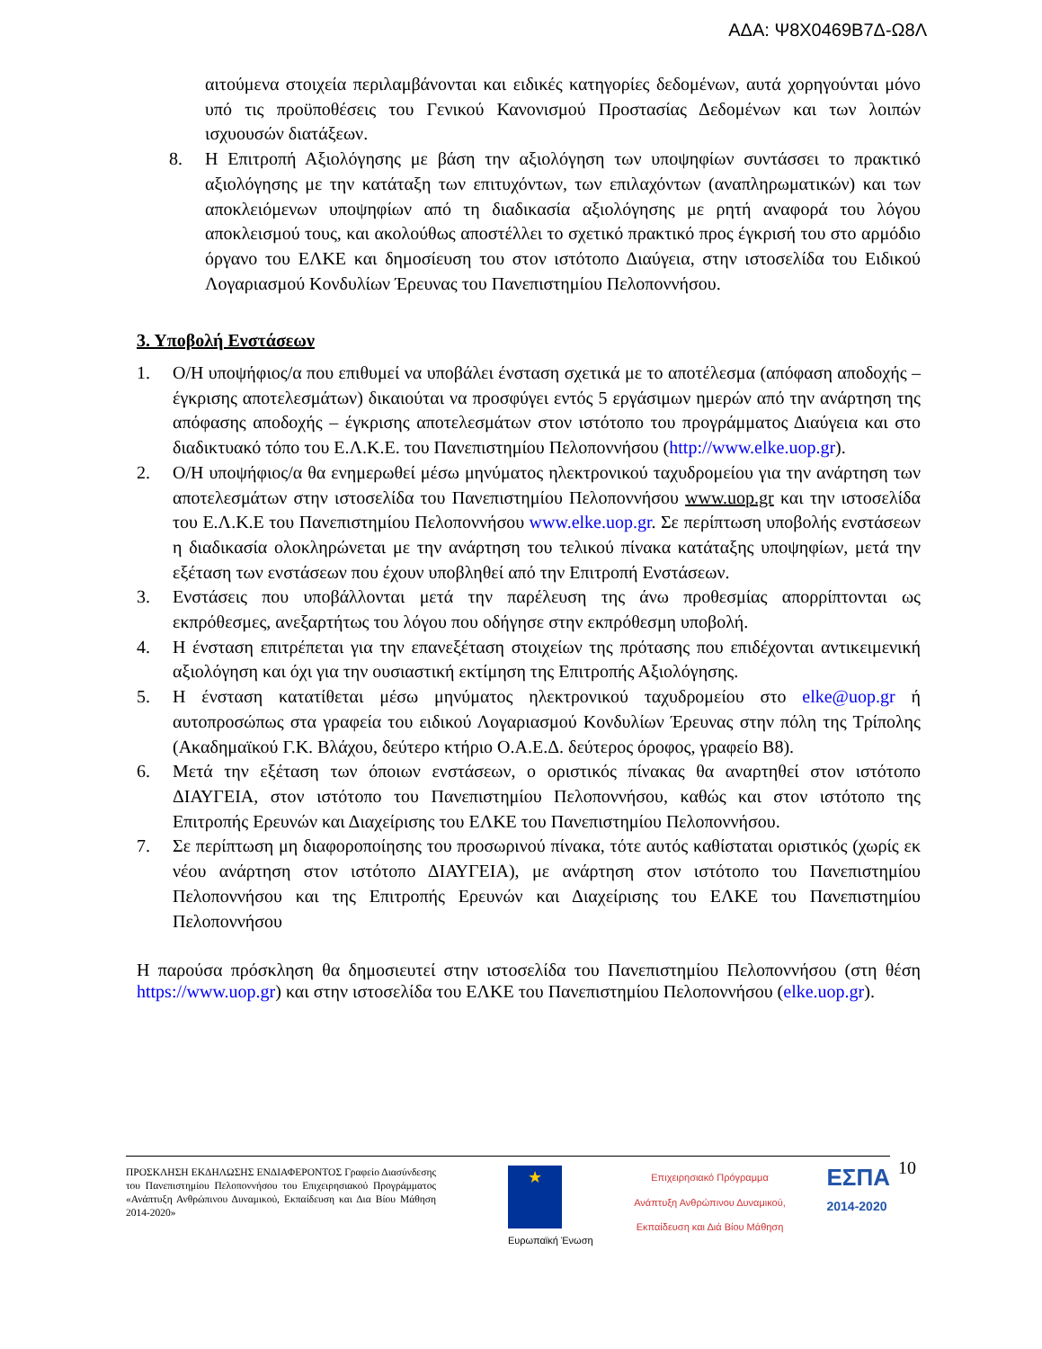ΑΔΑ: Ψ8Χ0469Β7Δ-Ω8Λ
αιτούμενα στοιχεία περιλαμβάνονται και ειδικές κατηγορίες δεδομένων, αυτά χορηγούνται μόνο υπό τις προϋποθέσεις του Γενικού Κανονισμού Προστασίας Δεδομένων και των λοιπών ισχυουσών διατάξεων.
8. Η Επιτροπή Αξιολόγησης με βάση την αξιολόγηση των υποψηφίων συντάσσει το πρακτικό αξιολόγησης με την κατάταξη των επιτυχόντων, των επιλαχόντων (αναπληρωματικών) και των αποκλειόμενων υποψηφίων από τη διαδικασία αξιολόγησης με ρητή αναφορά του λόγου αποκλεισμού τους, και ακολούθως αποστέλλει το σχετικό πρακτικό προς έγκρισή του στο αρμόδιο όργανο του ΕΛΚΕ και δημοσίευση του στον ιστότοπο Διαύγεια, στην ιστοσελίδα του Ειδικού Λογαριασμού Κονδυλίων Έρευνας του Πανεπιστημίου Πελοποννήσου.
3. Υποβολή Ενστάσεων
1. Ο/Η υποψήφιος/α που επιθυμεί να υποβάλει ένσταση σχετικά με το αποτέλεσμα (απόφαση αποδοχής – έγκρισης αποτελεσμάτων) δικαιούται να προσφύγει εντός 5 εργάσιμων ημερών από την ανάρτηση της απόφασης αποδοχής – έγκρισης αποτελεσμάτων στον ιστότοπο του προγράμματος Διαύγεια και στο διαδικτυακό τόπο του Ε.Λ.Κ.Ε. του Πανεπιστημίου Πελοποννήσου (http://www.elke.uop.gr).
2. Ο/Η υποψήφιος/α θα ενημερωθεί μέσω μηνύματος ηλεκτρονικού ταχυδρομείου για την ανάρτηση των αποτελεσμάτων στην ιστοσελίδα του Πανεπιστημίου Πελοποννήσου www.uop.gr και την ιστοσελίδα του Ε.Λ.Κ.Ε του Πανεπιστημίου Πελοποννήσου www.elke.uop.gr. Σε περίπτωση υποβολής ενστάσεων η διαδικασία ολοκληρώνεται με την ανάρτηση του τελικού πίνακα κατάταξης υποψηφίων, μετά την εξέταση των ενστάσεων που έχουν υποβληθεί από την Επιτροπή Ενστάσεων.
3. Ενστάσεις που υποβάλλονται μετά την παρέλευση της άνω προθεσμίας απορρίπτονται ως εκπρόθεσμες, ανεξαρτήτως του λόγου που οδήγησε στην εκπρόθεσμη υποβολή.
4. Η ένσταση επιτρέπεται για την επανεξέταση στοιχείων της πρότασης που επιδέχονται αντικειμενική αξιολόγηση και όχι για την ουσιαστική εκτίμηση της Επιτροπής Αξιολόγησης.
5. Η ένσταση κατατίθεται μέσω μηνύματος ηλεκτρονικού ταχυδρομείου στο elke@uop.gr ή αυτοπροσώπως στα γραφεία του ειδικού Λογαριασμού Κονδυλίων Έρευνας στην πόλη της Τρίπολης (Ακαδημαϊκού Γ.Κ. Βλάχου, δεύτερο κτήριο Ο.Α.Ε.Δ. δεύτερος όροφος, γραφείο Β8).
6. Μετά την εξέταση των όποιων ενστάσεων, ο οριστικός πίνακας θα αναρτηθεί στον ιστότοπο ΔΙΑΥΓΕΙΑ, στον ιστότοπο του Πανεπιστημίου Πελοποννήσου, καθώς και στον ιστότοπο της Επιτροπής Ερευνών και Διαχείρισης του ΕΛΚΕ του Πανεπιστημίου Πελοποννήσου.
7. Σε περίπτωση μη διαφοροποίησης του προσωρινού πίνακα, τότε αυτός καθίσταται οριστικός (χωρίς εκ νέου ανάρτηση στον ιστότοπο ΔΙΑΥΓΕΙΑ), με ανάρτηση στον ιστότοπο του Πανεπιστημίου Πελοποννήσου και της Επιτροπής Ερευνών και Διαχείρισης του ΕΛΚΕ του Πανεπιστημίου Πελοποννήσου
Η παρούσα πρόσκληση θα δημοσιευτεί στην ιστοσελίδα του Πανεπιστημίου Πελοποννήσου (στη θέση https://www.uop.gr) και στην ιστοσελίδα του ΕΛΚΕ του Πανεπιστημίου Πελοποννήσου (elke.uop.gr).
ΠΡΟΣΚΛΗΣΗ ΕΚΔΗΛΩΣΗΣ ΕΝΔΙΑΦΕΡΟΝΤΟΣ Γραφείο Διασύνδεσης του Πανεπιστημίου Πελοποννήσου του Επιχειρησιακού Προγράμματος «Ανάπτυξη Ανθρώπινου Δυναμικού, Εκπαίδευση και Δια Βίου Μάθηση 2014-2020»
★
Ευρωπαϊκή Ένωση
Επιχειρησιακό Πρόγραμμα Ανάπτυξη Ανθρώπινου Δυναμικού, Εκπαίδευση και Διά Βίου Μάθηση
ΕΣΠΑ
2014-2020
10